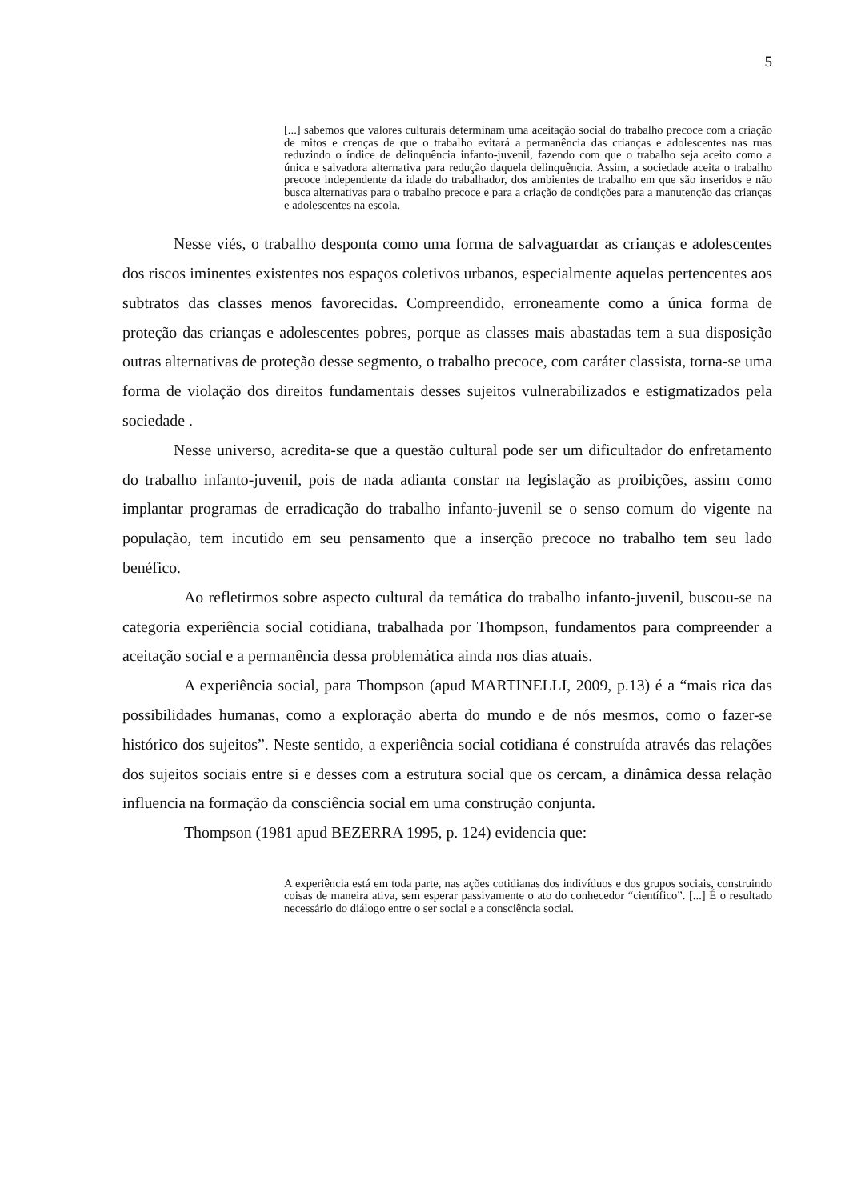5
[...] sabemos que valores culturais determinam uma aceitação social do trabalho precoce com a criação de mitos e crenças de que o trabalho evitará a permanência das crianças e adolescentes nas ruas reduzindo o índice de delinquência infanto-juvenil, fazendo com que o trabalho seja aceito como a única e salvadora alternativa para redução daquela delinquência. Assim, a sociedade aceita o trabalho precoce independente da idade do trabalhador, dos ambientes de trabalho em que são inseridos e não busca alternativas para o trabalho precoce e para a criação de condições para a manutenção das crianças e adolescentes na escola.
Nesse viés, o trabalho desponta como uma forma de salvaguardar as crianças e adolescentes dos riscos iminentes existentes nos espaços coletivos urbanos, especialmente aquelas pertencentes aos subtratos das classes menos favorecidas. Compreendido, erroneamente como a única forma de proteção das crianças e adolescentes pobres, porque as classes mais abastadas tem a sua disposição outras alternativas de proteção desse segmento, o trabalho precoce, com caráter classista, torna-se uma forma de violação dos direitos fundamentais desses sujeitos vulnerabilizados e estigmatizados pela sociedade .
Nesse universo, acredita-se que a questão cultural pode ser um dificultador do enfretamento do trabalho infanto-juvenil, pois de nada adianta constar na legislação as proibições, assim como implantar programas de erradicação do trabalho infanto-juvenil se o senso comum do vigente na população, tem incutido em seu pensamento que a inserção precoce no trabalho tem seu lado benéfico.
Ao refletirmos sobre aspecto cultural da temática do trabalho infanto-juvenil, buscou-se na categoria experiência social cotidiana, trabalhada por Thompson, fundamentos para compreender a aceitação social e a permanência dessa problemática ainda nos dias atuais.
A experiência social, para Thompson (apud MARTINELLI, 2009, p.13) é a “mais rica das possibilidades humanas, como a exploração aberta do mundo e de nós mesmos, como o fazer-se histórico dos sujeitos”. Neste sentido, a experiência social cotidiana é construída através das relações dos sujeitos sociais entre si e desses com a estrutura social que os cercam, a dinâmica dessa relação influencia na formação da consciência social em uma construção conjunta.
Thompson (1981 apud BEZERRA 1995, p. 124) evidencia que:
A experiência está em toda parte, nas ações cotidianas dos indivíduos e dos grupos sociais, construindo coisas de maneira ativa, sem esperar passivamente o ato do conhecedor “científico”. [...] É o resultado necessário do diálogo entre o ser social e a consciência social.